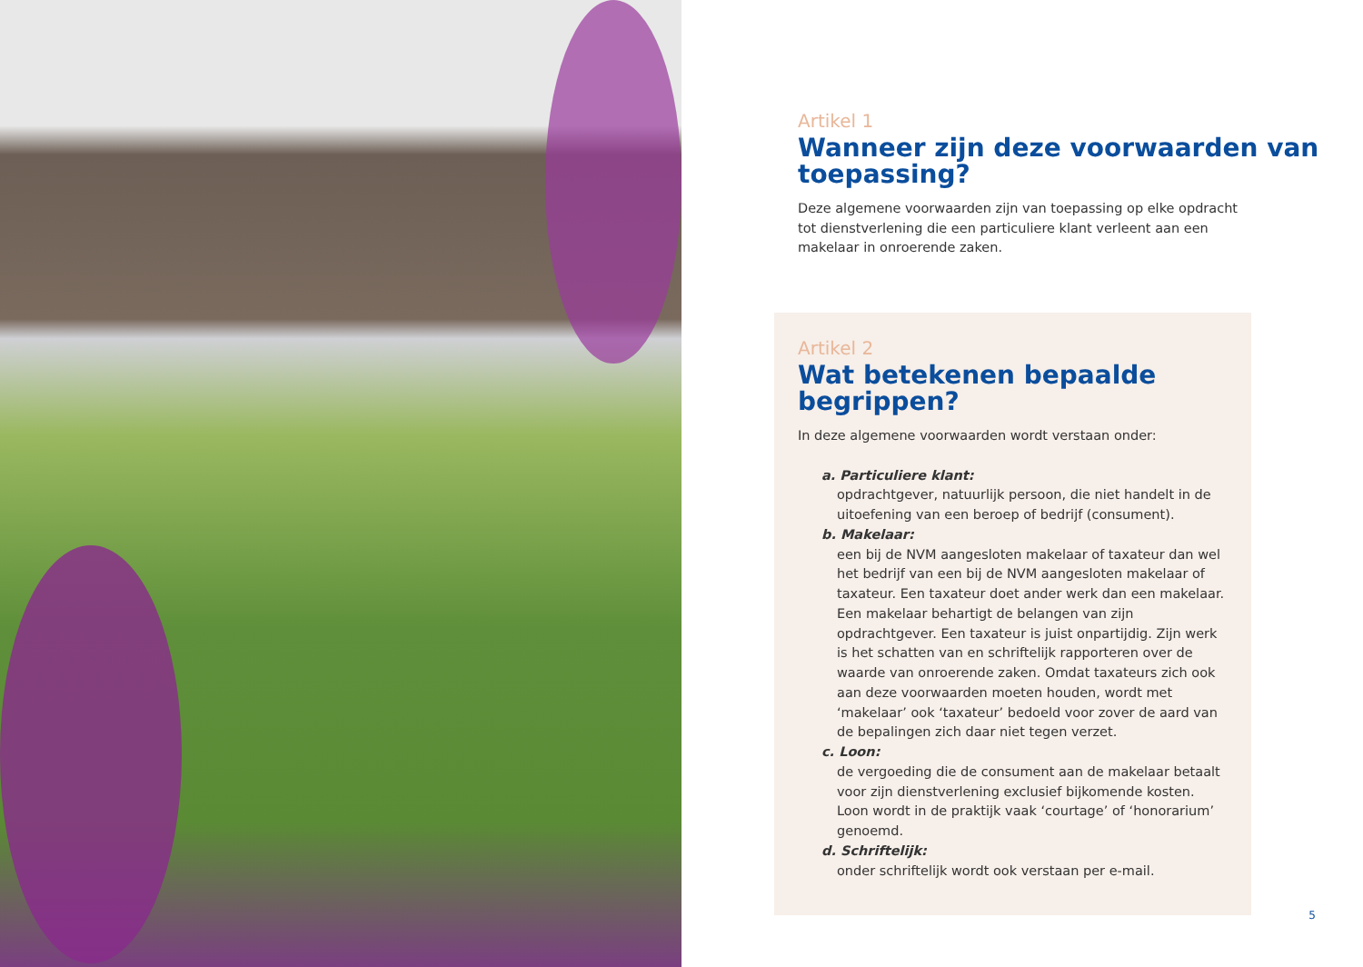Artikel 1
Wanneer zijn deze voorwaarden van toepassing?
Deze algemene voorwaarden zijn van toepassing op elke opdracht tot dienstverlening die een particuliere klant verleent aan een makelaar in onroerende zaken.
Artikel 2
Wat betekenen bepaalde begrippen?
In deze algemene voorwaarden wordt verstaan onder:
a. Particuliere klant:
opdrachtgever, natuurlijk persoon, die niet handelt in de uitoefening van een beroep of bedrijf (consument).
b. Makelaar:
een bij de NVM aangesloten makelaar of taxateur dan wel het bedrijf van een bij de NVM aangesloten makelaar of taxateur. Een taxateur doet ander werk dan een makelaar. Een makelaar behartigt de belangen van zijn opdrachtgever. Een taxateur is juist onpartijdig. Zijn werk is het schatten van en schriftelijk rapporteren over de waarde van onroerende zaken. Omdat taxateurs zich ook aan deze voorwaarden moeten houden, wordt met ‘makelaar’ ook ‘taxateur’ bedoeld voor zover de aard van de bepalingen zich daar niet tegen verzet.
c. Loon:
de vergoeding die de consument aan de makelaar betaalt voor zijn dienstverlening exclusief bijkomende kosten. Loon wordt in de praktijk vaak ‘courtage’ of ‘honorarium’ genoemd.
d. Schriftelijk:
onder schriftelijk wordt ook verstaan per e-mail.
5